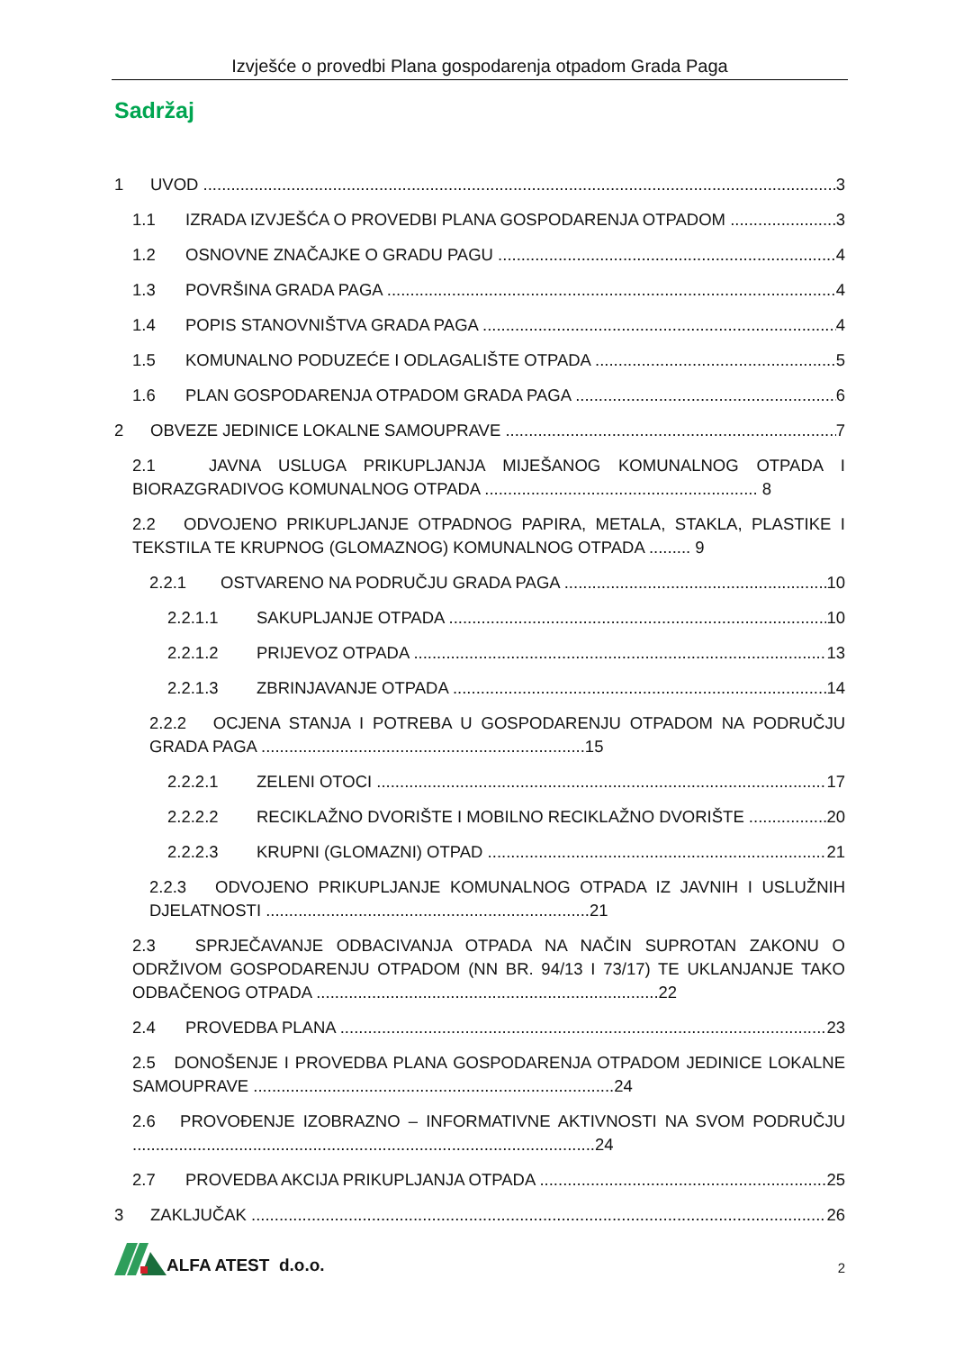Izvješće o provedbi Plana gospodarenja otpadom Grada Paga
Sadržaj
1 UVOD 3
1.1 IZRADA IZVJEŠĆA O PROVEDBI PLANA GOSPODARENJA OTPADOM 3
1.2 OSNOVNE ZNAČAJKE O GRADU PAGU 4
1.3 POVRŠINA GRADA PAGA 4
1.4 POPIS STANOVNIŠTVA GRADA PAGA 4
1.5 KOMUNALNO PODUZEĆE I ODLAGALIŠTE OTPADA 5
1.6 PLAN GOSPODARENJA OTPADOM GRADA PAGA 6
2 OBVEZE JEDINICE LOKALNE SAMOUPRAVE 7
2.1 JAVNA USLUGA PRIKUPLJANJA MIJEŠANOG KOMUNALNOG OTPADA I BIORAZGRADIVOG KOMUNALNOG OTPADA ........................................................... 8
2.2 ODVOJENO PRIKUPLJANJE OTPADNOG PAPIRA, METALA, STAKLA, PLASTIKE I TEKSTILA TE KRUPNOG (GLOMAZNOG) KOMUNALNOG OTPADA ......... 9
2.2.1 OSTVARENO NA PODRUČJU GRADA PAGA 10
2.2.1.1 SAKUPLJANJE OTPADA 10
2.2.1.2 PRIJEVOZ OTPADA 13
2.2.1.3 ZBRINJAVANJE OTPADA 14
2.2.2 OCJENA STANJA I POTREBA U GOSPODARENJU OTPADOM NA PODRUČJU GRADA PAGA ......................................................................15
2.2.2.1 ZELENI OTOCI 17
2.2.2.2 RECIKLAŽNO DVORIŠTE I MOBILNO RECIKLAŽNO DVORIŠTE 20
2.2.2.3 KRUPNI (GLOMAZNI) OTPAD 21
2.2.3 ODVOJENO PRIKUPLJANJE KOMUNALNOG OTPADA IZ JAVNIH I USLUŽNIH DJELATNOSTI ......................................................................21
2.3 SPRJEČAVANJE ODBACIVANJA OTPADA NA NAČIN SUPROTAN ZAKONU O ODRŽIVOM GOSPODARENJU OTPADOM (NN BR. 94/13 I 73/17) TE UKLANJANJE TAKO ODBAČENOG OTPADA ..........................................................................22
2.4 PROVEDBA PLANA 23
2.5 DONOŠENJE I PROVEDBA PLANA GOSPODARENJA OTPADOM JEDINICE LOKALNE SAMOUPRAVE ..............................................................................24
2.6 PROVOĐENJE IZOBRAZNO – INFORMATIVNE AKTIVNOSTI NA SVOM PODRUČJU ....................................................................................................24
2.7 PROVEDBA AKCIJA PRIKUPLJANJA OTPADA 25
3 ZAKLJUČAK 26
ALFA ATEST d.o.o.
2